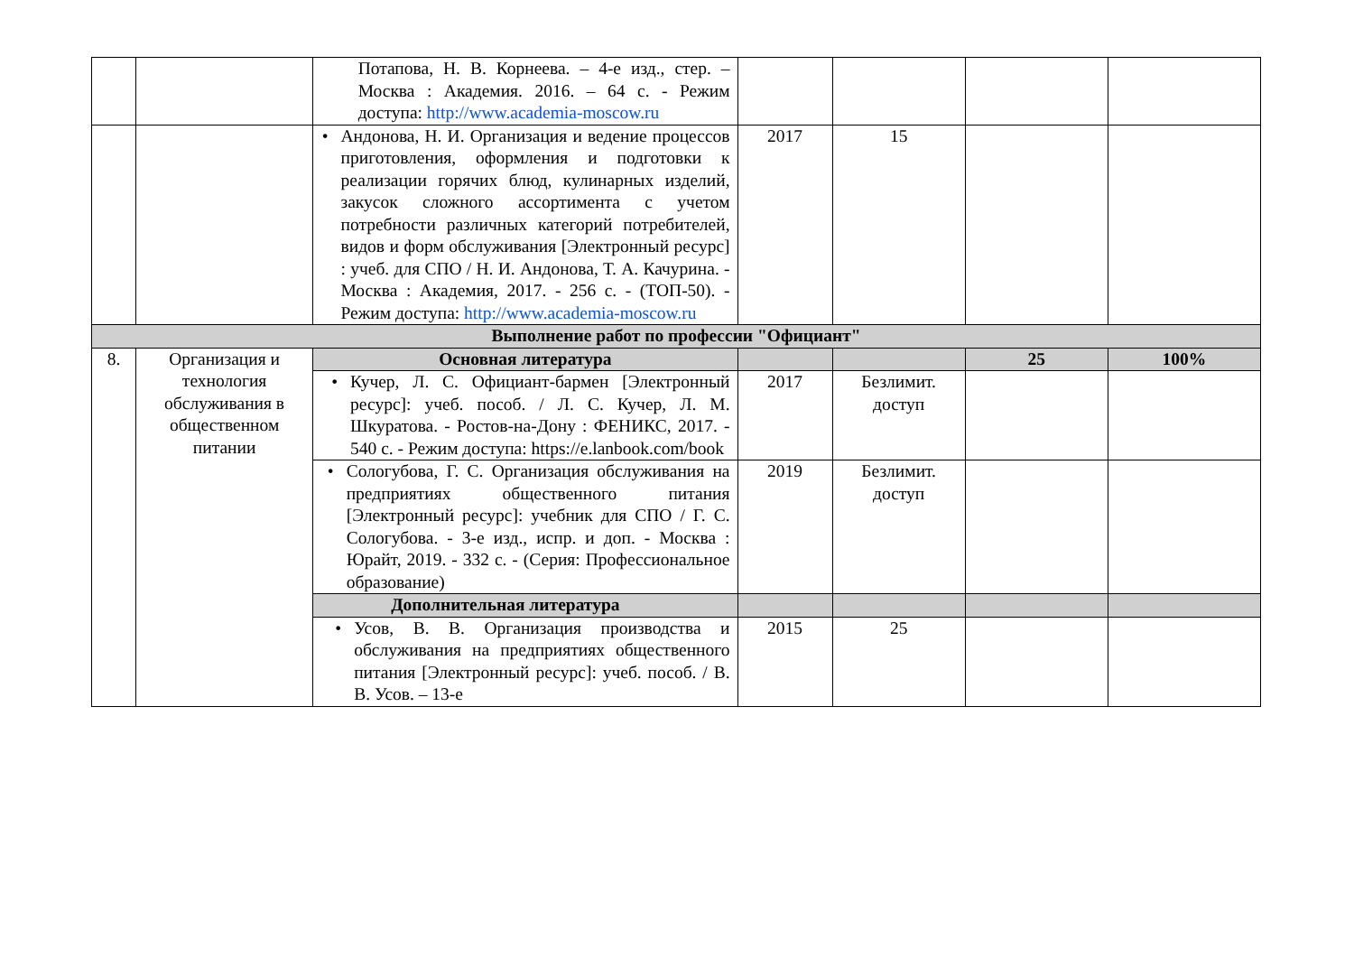| | | Потапова, Н. В. Корнеева. – 4-е изд., стер. – Москва : Академия. 2016. – 64 с. - Режим доступа: http://www.academia-moscow.ru | | | | |
| | | • Андонова, Н. И. Организация и ведение процессов приготовления, оформления и подготовки к реализации горячих блюд, кулинарных изделий, закусок сложного ассортимента с учетом потребности различных категорий потребителей, видов и форм обслуживания [Электронный ресурс] : учеб. для СПО / Н. И. Андонова, Т. А. Качурина. - Москва : Академия, 2017. - 256 с. - (ТОП-50). - Режим доступа: http://www.academia-moscow.ru | 2017 | 15 | | |
| Выполнение работ по профессии "Официант" | | | | | | |
| 8. | Организация и технология обслуживания в общественном питании | Основная литература | | | 25 | 100% |
| | | • Кучер, Л. С. Официант-бармен [Электронный ресурс]: учеб. пособ. / Л. С. Кучер, Л. М. Шкуратова. - Ростов-на-Дону : ФЕНИКС, 2017. - 540 с. - Режим доступа: https://e.lanbook.com/book | 2017 | Безлимит. доступ | | |
| | | • Сологубова, Г. С. Организация обслуживания на предприятиях общественного питания [Электронный ресурс]: учебник для СПО / Г. С. Сологубова. - 3-е изд., испр. и доп. - Москва : Юрайт, 2019. - 332 с. - (Серия: Профессиональное образование) | 2019 | Безлимит. доступ | | |
| | | Дополнительная литература | | | | |
| | | • Усов, В. В. Организация производства и обслуживания на предприятиях общественного питания [Электронный ресурс]: учеб. пособ. / В. В. Усов. – 13-е | 2015 | 25 | | |